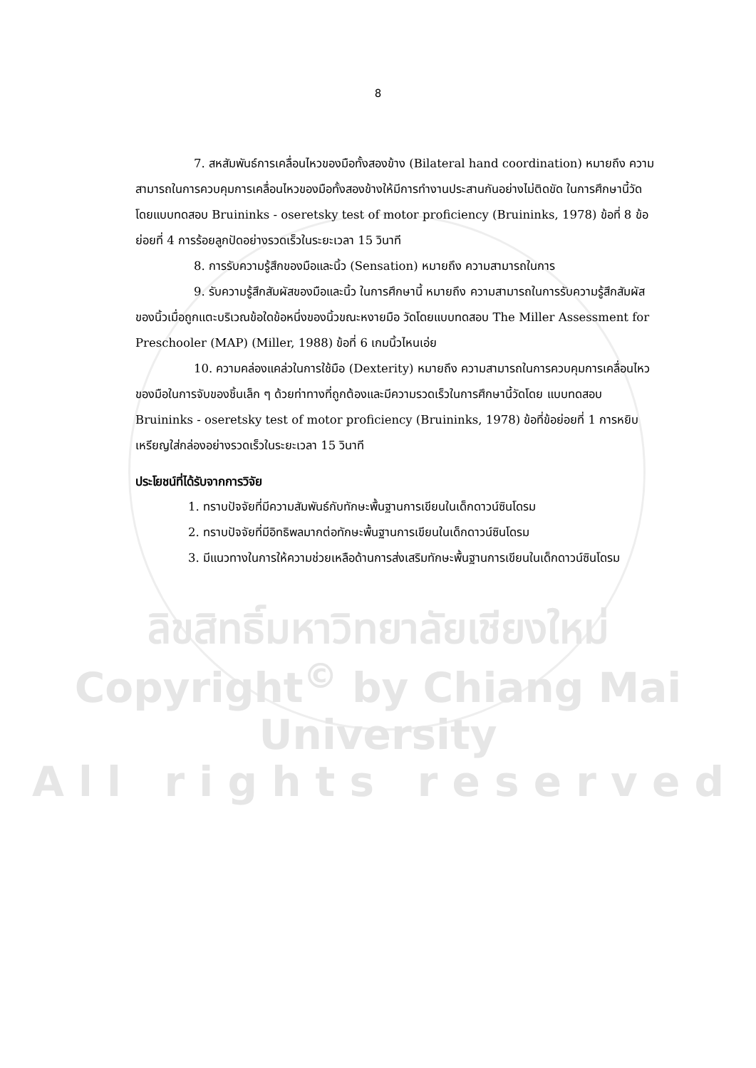8
7. สหสัมพันธ์การเคลื่อนไหวของมือทั้งสองข้าง (Bilateral hand coordination) หมายถึง ความสามารถในการควบคุมการเคลื่อนไหวของมือทั้งสองข้างให้มีการทำงานประสานกันอย่างไม่ติดขัด ในการศึกษานี้วัดโดยแบบทดสอบ Bruininks - oseretsky test of motor proficiency (Bruininks, 1978) ข้อที่ 8 ข้อย่อยที่ 4 การร้อยลูกปัดอย่างรวดเร็วในระยะเวลา 15 วินาที
8. การรับความรู้สึกของมือและนิ้ว (Sensation) หมายถึง ความสามารถในการ
9. รับความรู้สึกสัมผัสของมือและนิ้ว ในการศึกษานี้ หมายถึง ความสามารถในการรับความรู้สึกสัมผัสของนิ้วเมื่อถูกแตะบริเวณข้อใดข้อหนึ่งของนิ้วขณะหงายมือ วัดโดยแบบทดสอบ The Miller Assessment for Preschooler (MAP) (Miller, 1988) ข้อที่ 6 เกมนิ้วไหนเอ่ย
10. ความคล่องแคล่วในการใช้มือ (Dexterity) หมายถึง ความสามารถในการควบคุมการเคลื่อนไหว ของมือในการจับของชิ้นเล็ก ๆ ด้วยท่าทางที่ถูกต้องและมีความรวดเร็วในการศึกษานี้วัดโดย แบบทดสอบ Bruininks - oseretsky test of motor proficiency (Bruininks, 1978) ข้อที่ข้อย่อยที่ 1 การหยิบเหรียญใส่กล่องอย่างรวดเร็วในระยะเวลา 15 วินาที
ประโยชน์ที่ได้รับจากการวิจัย
1. ทราบปัจจัยที่มีความสัมพันธ์กับทักษะพื้นฐานการเขียนในเด็กดาวน์ซินโดรม
2. ทราบปัจจัยที่มีอิทธิพลมากต่อทักษะพื้นฐานการเขียนในเด็กดาวน์ซินโดรม
3. มีแนวทางในการให้ความช่วยเหลือด้านการส่งเสริมทักษะพื้นฐานการเขียนในเด็กดาวน์ซินโดรม
ลิขสิทธิ์มหาวิทยาลัยเชียงใหม่
Copyright<sup>©</sup> by Chiang Mai University
A l l r i g h t s r e s e r v e d